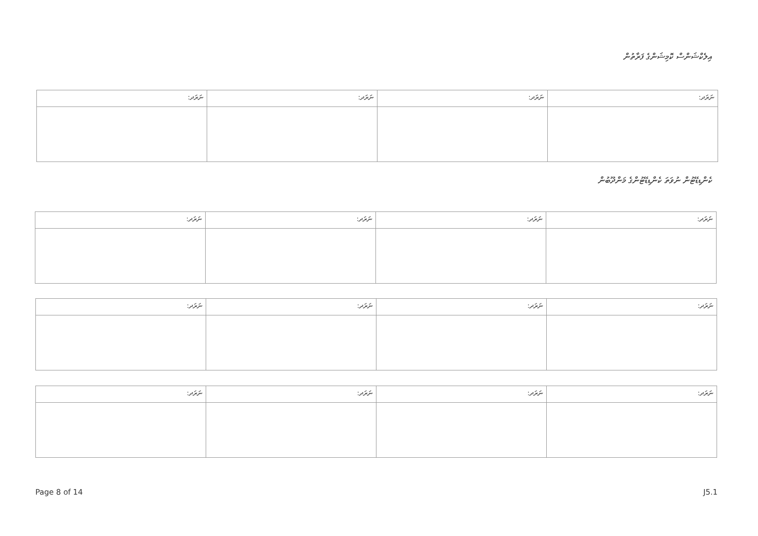އިލެކްޝަންސް ކޮމިޝަންގެ ފަރާތުން
| ނަރަދ: | ނަރަދ: | ނަރަދ: | ނަރަދ: |
| --- | --- | --- | --- |
ކެންޑިޑޭޓުން ނުވަތަ ކެންޑިޑޭޓުންގެ މަންދޫބުން
| ނަރަދ: | ނަރަދ: | ނަރަދ: | ނަރަދ: |
| --- | --- | --- | --- |
| ނަރަދ: | ނަރަދ: | ނަރަދ: | ނަރަދ: |
| --- | --- | --- | --- |
| ނަރަދ: | ނަރަދ: | ނަރަދ: | ނަރަދ: |
| --- | --- | --- | --- |
Page 8 of 14 J5.1